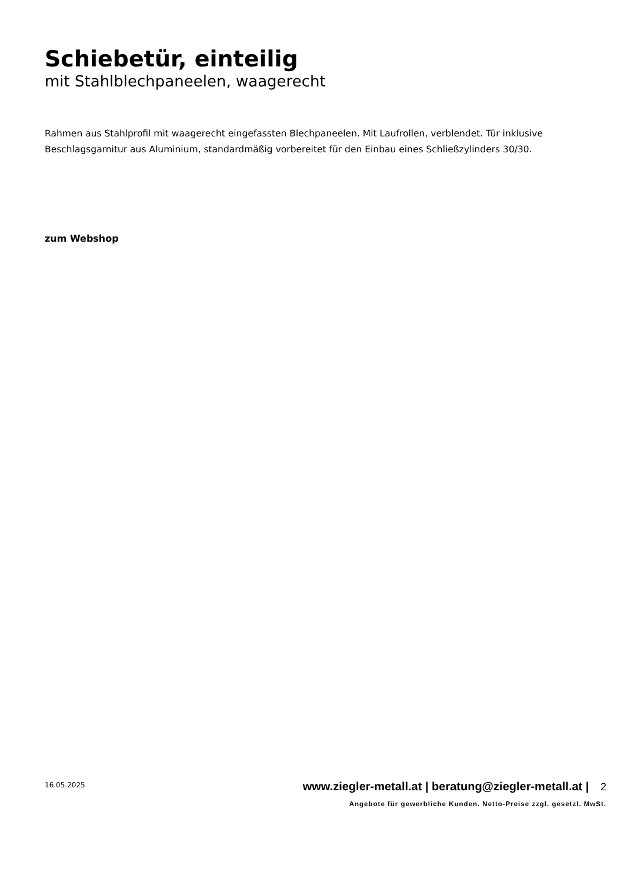Schiebetür, einteilig
mit Stahlblechpaneelen, waagerecht
Rahmen aus Stahlprofil mit waagerecht eingefassten Blechpaneelen. Mit Laufrollen, verblendet. Tür inklusive Beschlagsgarnitur aus Aluminium, standardmäßig vorbereitet für den Einbau eines Schließzylinders 30/30.
zum Webshop
16.05.2025 www.ziegler-metall.at | beratung@ziegler-metall.at | 2
Angebote für gewerbliche Kunden. Netto-Preise zzgl. gesetzl. MwSt.